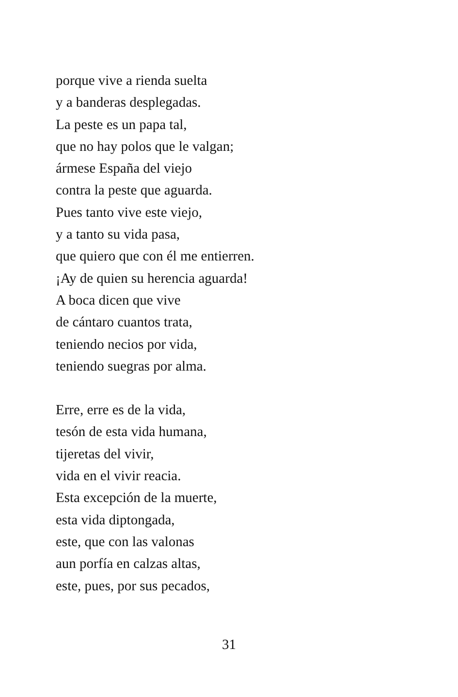porque vive a rienda suelta
y a banderas desplegadas.
La peste es un papa tal,
que no hay polos que le valgan;
ármese España del viejo
contra la peste que aguarda.
Pues tanto vive este viejo,
y a tanto su vida pasa,
que quiero que con él me entierren.
¡Ay de quien su herencia aguarda!
A boca dicen que vive
de cántaro cuantos trata,
teniendo necios por vida,
teniendo suegras por alma.
Erre, erre es de la vida,
tesón de esta vida humana,
tijeretas del vivir,
vida en el vivir reacia.
Esta excepción de la muerte,
esta vida diptongada,
este, que con las valonas
aun porfía en calzas altas,
este, pues, por sus pecados,
31